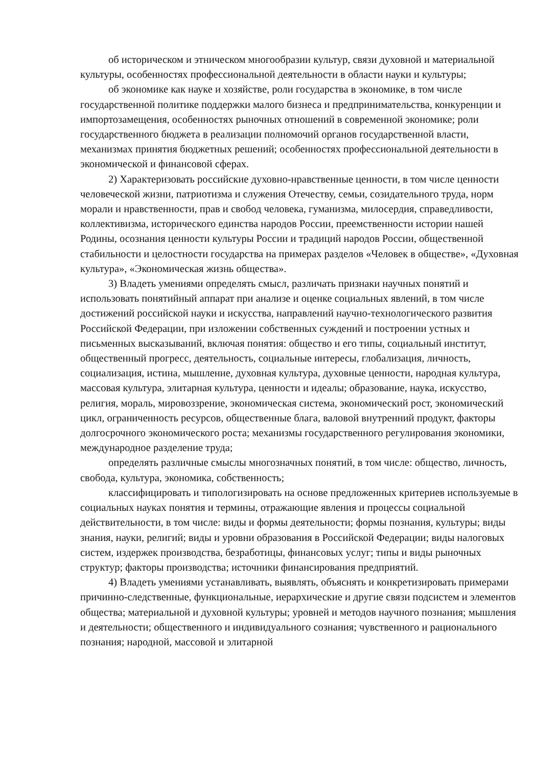об историческом и этническом многообразии культур, связи духовной и материальной культуры, особенностях профессиональной деятельности в области науки и культуры;
об экономике как науке и хозяйстве, роли государства в экономике, в том числе государственной политике поддержки малого бизнеса и предпринимательства, конкуренции и импортозамещения, особенностях рыночных отношений в современной экономике; роли государственного бюджета в реализации полномочий органов государственной власти, механизмах принятия бюджетных решений; особенностях профессиональной деятельности в экономической и финансовой сферах.
2) Характеризовать российские духовно-нравственные ценности, в том числе ценности человеческой жизни, патриотизма и служения Отечеству, семьи, созидательного труда, норм морали и нравственности, прав и свобод человека, гуманизма, милосердия, справедливости, коллективизма, исторического единства народов России, преемственности истории нашей Родины, осознания ценности культуры России и традиций народов России, общественной стабильности и целостности государства на примерах разделов «Человек в обществе», «Духовная культура», «Экономическая жизнь общества».
3) Владеть умениями определять смысл, различать признаки научных понятий и использовать понятийный аппарат при анализе и оценке социальных явлений, в том числе достижений российской науки и искусства, направлений научно-технологического развития Российской Федерации, при изложении собственных суждений и построении устных и письменных высказываний, включая понятия: общество и его типы, социальный институт, общественный прогресс, деятельность, социальные интересы, глобализация, личность, социализация, истина, мышление, духовная культура, духовные ценности, народная культура, массовая культура, элитарная культура, ценности и идеалы; образование, наука, искусство, религия, мораль, мировоззрение, экономическая система, экономический рост, экономический цикл, ограниченность ресурсов, общественные блага, валовой внутренний продукт, факторы долгосрочного экономического роста; механизмы государственного регулирования экономики, международное разделение труда;
определять различные смыслы многозначных понятий, в том числе: общество, личность, свобода, культура, экономика, собственность;
классифицировать и типологизировать на основе предложенных критериев используемые в социальных науках понятия и термины, отражающие явления и процессы социальной действительности, в том числе: виды и формы деятельности; формы познания, культуры; виды знания, науки, религий; виды и уровни образования в Российской Федерации; виды налоговых систем, издержек производства, безработицы, финансовых услуг; типы и виды рыночных структур; факторы производства; источники финансирования предприятий.
4) Владеть умениями устанавливать, выявлять, объяснять и конкретизировать примерами причинно-следственные, функциональные, иерархические и другие связи подсистем и элементов общества; материальной и духовной культуры; уровней и методов научного познания; мышления и деятельности; общественного и индивидуального сознания; чувственного и рационального познания; народной, массовой и элитарной